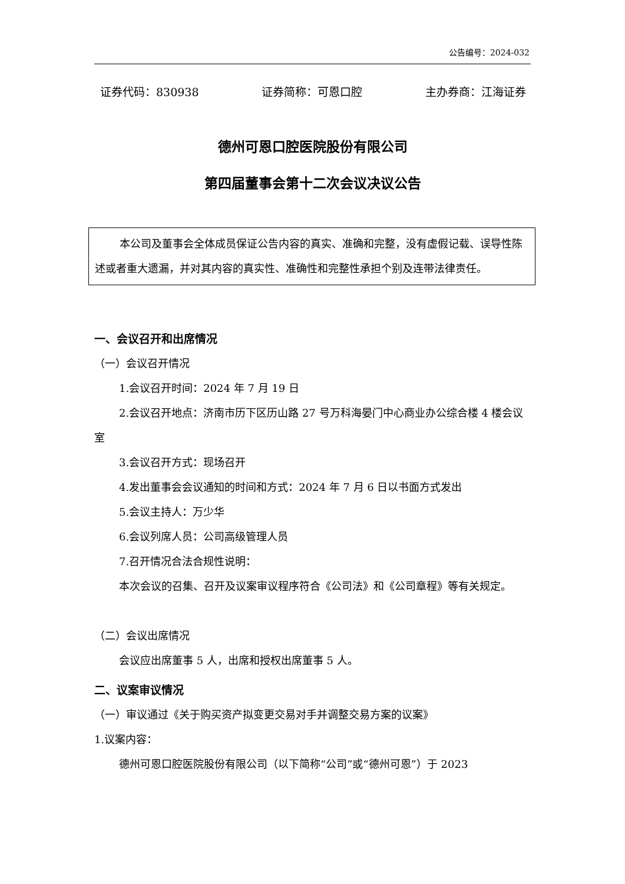公告编号：2024-032
证券代码：830938 证券简称：可恩口腔 主办券商：江海证券
德州可恩口腔医院股份有限公司
第四届董事会第十二次会议决议公告
本公司及董事会全体成员保证公告内容的真实、准确和完整，没有虚假记载、误导性陈述或者重大遗漏，并对其内容的真实性、准确性和完整性承担个别及连带法律责任。
一、会议召开和出席情况
（一）会议召开情况
1.会议召开时间：2024 年 7 月 19 日
2.会议召开地点：济南市历下区历山路 27 号万科海晏门中心商业办公综合楼 4 楼会议室
3.会议召开方式：现场召开
4.发出董事会会议通知的时间和方式：2024 年 7 月 6 日以书面方式发出
5.会议主持人：万少华
6.会议列席人员：公司高级管理人员
7.召开情况合法合规性说明：
本次会议的召集、召开及议案审议程序符合《公司法》和《公司章程》等有关规定。
（二）会议出席情况
会议应出席董事 5 人，出席和授权出席董事 5 人。
二、议案审议情况
（一）审议通过《关于购买资产拟变更交易对手并调整交易方案的议案》
1.议案内容：
德州可恩口腔医院股份有限公司（以下简称“公司”或“德州可恩”）于 2023